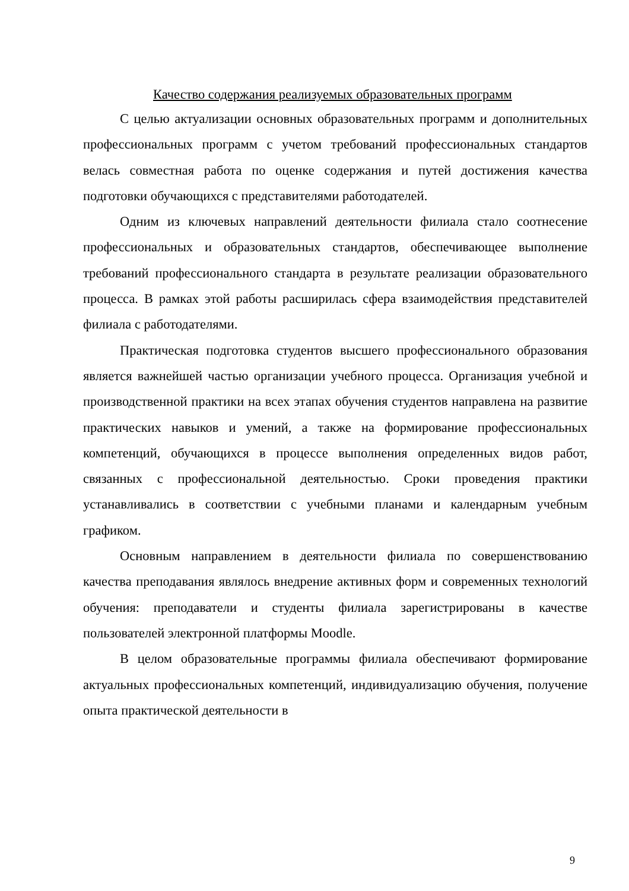Качество содержания реализуемых образовательных программ
С целью актуализации основных образовательных программ и дополнительных профессиональных программ с учетом требований профессиональных стандартов велась совместная работа по оценке содержания и путей достижения качества подготовки обучающихся с представителями работодателей.
Одним из ключевых направлений деятельности филиала стало соотнесение профессиональных и образовательных стандартов, обеспечивающее выполнение требований профессионального стандарта в результате реализации образовательного процесса. В рамках этой работы расширилась сфера взаимодействия представителей филиала с работодателями.
Практическая подготовка студентов высшего профессионального образования является важнейшей частью организации учебного процесса. Организация учебной и производственной практики на всех этапах обучения студентов направлена на развитие практических навыков и умений, а также на формирование профессиональных компетенций, обучающихся в процессе выполнения определенных видов работ, связанных с профессиональной деятельностью. Сроки проведения практики устанавливались в соответствии с учебными планами и календарным учебным графиком.
Основным направлением в деятельности филиала по совершенствованию качества преподавания являлось внедрение активных форм и современных технологий обучения: преподаватели и студенты филиала зарегистрированы в качестве пользователей электронной платформы Moodle.
В целом образовательные программы филиала обеспечивают формирование актуальных профессиональных компетенций, индивидуализацию обучения, получение опыта практической деятельности в
9